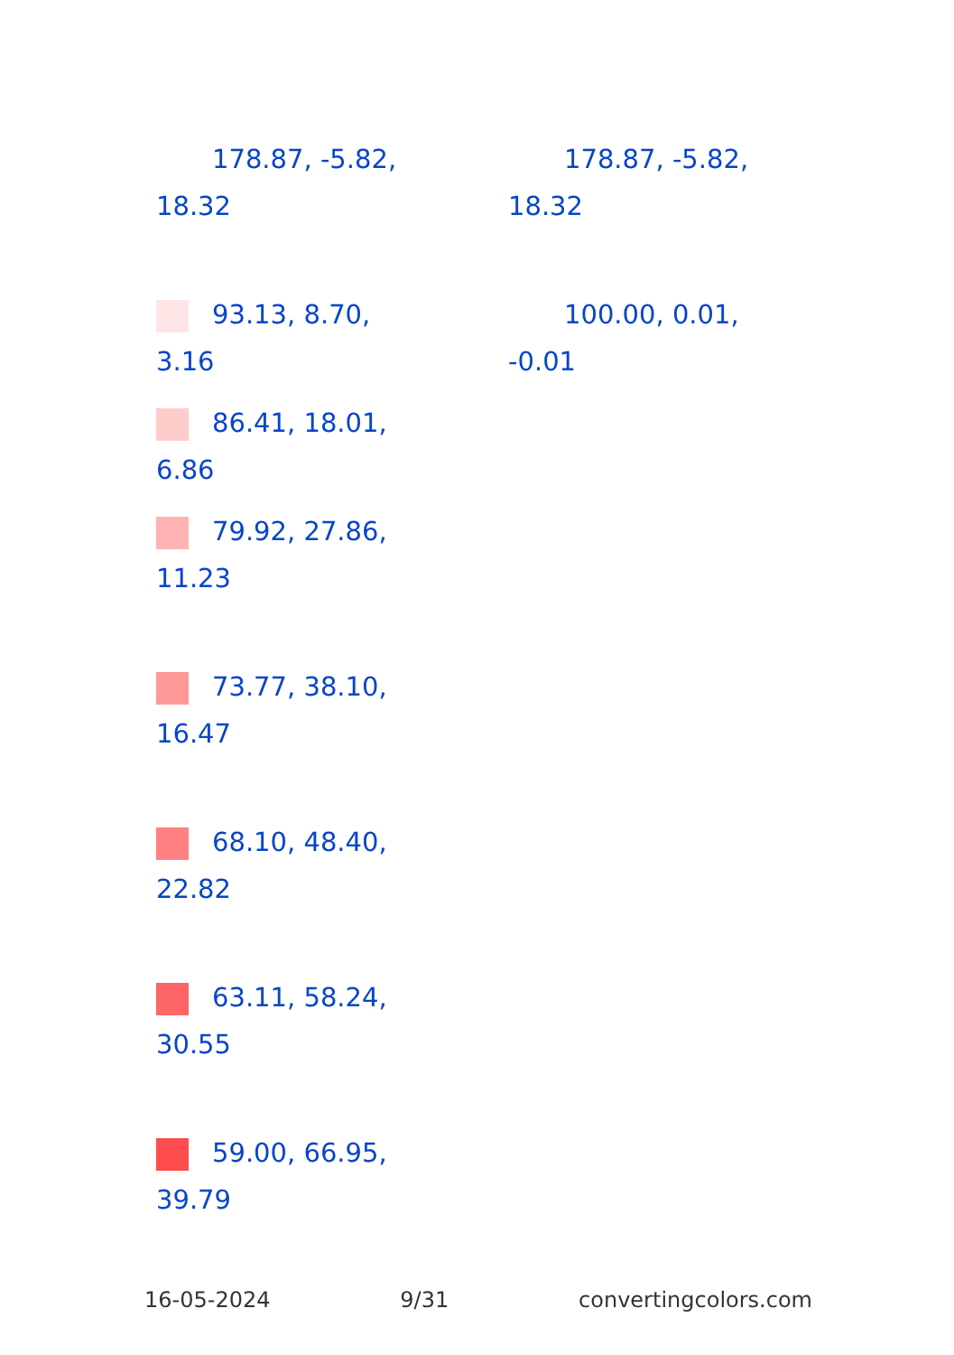178.87, -5.82, 18.32
93.13, 8.70, 3.16
86.41, 18.01, 6.86
79.92, 27.86, 11.23
73.77, 38.10, 16.47
68.10, 48.40, 22.82
63.11, 58.24, 30.55
59.00, 66.95, 39.79
178.87, -5.82, 18.32
100.00, 0.01, -0.01
16-05-2024 9/31 convertingcolors.com